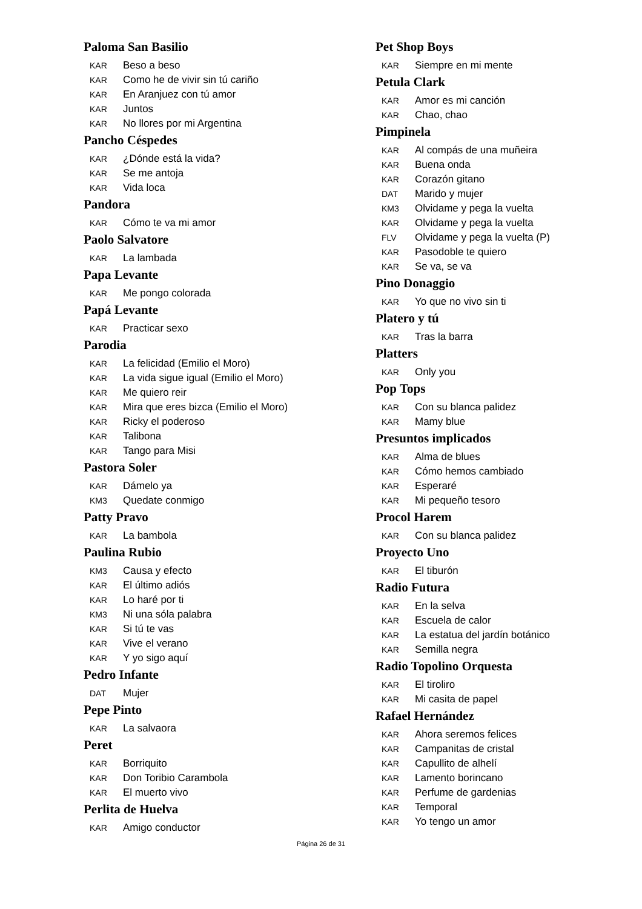Paloma San Basilio
KAR Beso a beso
KAR Como he de vivir sin tú cariño
KAR En Aranjuez con tú amor
KAR Juntos
KAR No llores por mi Argentina
Pancho Céspedes
KAR ¿Dónde está la vida?
KAR Se me antoja
KAR Vida loca
Pandora
KAR Cómo te va mi amor
Paolo Salvatore
KAR La lambada
Papa Levante
KAR Me pongo colorada
Papá Levante
KAR Practicar sexo
Parodia
KAR La felicidad (Emilio el Moro)
KAR La vida sigue igual (Emilio el Moro)
KAR Me quiero reir
KAR Mira que eres bizca (Emilio el Moro)
KAR Ricky el poderoso
KAR Talibona
KAR Tango para Misi
Pastora Soler
KAR Dámelo ya
KM3 Quedate conmigo
Patty Pravo
KAR La bambola
Paulina Rubio
KM3 Causa y efecto
KAR El último adiós
KAR Lo haré por ti
KM3 Ni una sóla palabra
KAR Si tú te vas
KAR Vive el verano
KAR Y yo sigo aquí
Pedro Infante
DAT Mujer
Pepe Pinto
KAR La salvaora
Peret
KAR Borriquito
KAR Don Toribio Carambola
KAR El muerto vivo
Perlita de Huelva
KAR Amigo conductor
Pet Shop Boys
KAR Siempre en mi mente
Petula Clark
KAR Amor es mi canción
KAR Chao, chao
Pimpinela
KAR Al compás de una muñeira
KAR Buena onda
KAR Corazón gitano
DAT Marido y mujer
KM3 Olvidame y pega la vuelta
KAR Olvidame y pega la vuelta
FLV Olvidame y pega la vuelta (P)
KAR Pasodoble te quiero
KAR Se va, se va
Pino Donaggio
KAR Yo que no vivo sin ti
Platero y tú
KAR Tras la barra
Platters
KAR Only you
Pop Tops
KAR Con su blanca palidez
KAR Mamy blue
Presuntos implicados
KAR Alma de blues
KAR Cómo hemos cambiado
KAR Esperaré
KAR Mi pequeño tesoro
Procol Harem
KAR Con su blanca palidez
Proyecto Uno
KAR El tiburón
Radio Futura
KAR En la selva
KAR Escuela de calor
KAR La estatua del jardín botánico
KAR Semilla negra
Radio Topolino Orquesta
KAR El tiroliro
KAR Mi casita de papel
Rafael Hernández
KAR Ahora seremos felices
KAR Campanitas de cristal
KAR Capullito de alhelí
KAR Lamento borincano
KAR Perfume de gardenias
KAR Temporal
KAR Yo tengo un amor
Página 26 de 31